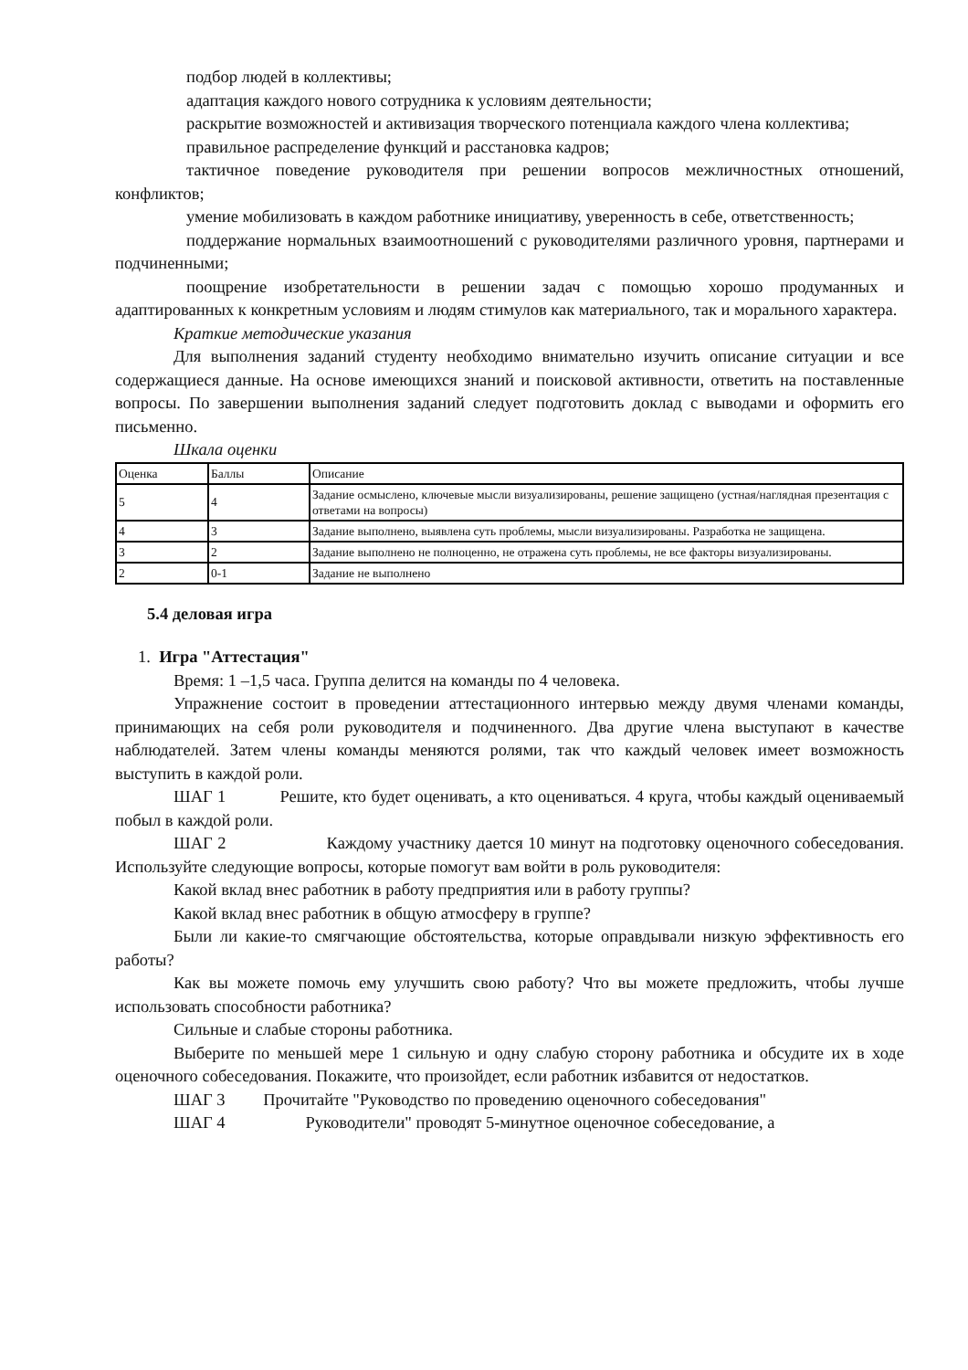подбор людей в коллективы;
адаптация каждого нового сотрудника к условиям деятельности;
раскрытие возможностей и активизация творческого потенциала каждого члена коллектива;
правильное распределение функций и расстановка кадров;
тактичное поведение руководителя при решении вопросов межличностных отношений, конфликтов;
умение мобилизовать в каждом работнике инициативу, уверенность в себе, ответственность;
поддержание нормальных взаимоотношений с руководителями различного уровня, партнерами и подчиненными;
поощрение изобретательности в решении задач с помощью хорошо продуманных и адаптированных к конкретным условиям и людям стимулов как материального, так и морального характера.
Краткие методические указания
Для выполнения заданий студенту необходимо внимательно изучить описание ситуации и все содержащиеся данные. На основе имеющихся знаний и поисковой активности, ответить на поставленные вопросы. По завершении выполнения заданий следует подготовить доклад с выводами и оформить его письменно.
Шкала оценки
| Оценка | Баллы | Описание |
| 5 | 4 | Задание осмыслено, ключевые мысли визуализированы, решение защищено (устная/наглядная презентация с ответами на вопросы) |
| 4 | 3 | Задание выполнено, выявлена суть проблемы, мысли визуализированы. Разработка не защищена. |
| 3 | 2 | Задание выполнено не полноценно, не отражена суть проблемы, не все факторы визуализированы. |
| 2 | 0-1 | Задание не выполнено |
5.4 деловая игра
1. Игра "Аттестация"
Время: 1 –1,5 часа. Группа делится на команды по 4 человека.
Упражнение состоит в проведении аттестационного интервью между двумя членами команды, принимающих на себя роли руководителя и подчиненного. Два другие члена выступают в качестве наблюдателей. Затем члены команды меняются ролями, так что каждый человек имеет возможность выступить в каждой роли.
ШАГ 1 Решите, кто будет оценивать, а кто оцениваться. 4 круга, чтобы каждый оцениваемый побыл в каждой роли.
ШАГ 2 Каждому участнику дается 10 минут на подготовку оценочного собеседования. Используйте следующие вопросы, которые помогут вам войти в роль руководителя:
Какой вклад внес работник в работу предприятия или в работу группы?
Какой вклад внес работник в общую атмосферу в группе?
Были ли какие-то смягчающие обстоятельства, которые оправдывали низкую эффективность его работы?
Как вы можете помочь ему улучшить свою работу? Что вы можете предложить, чтобы лучше использовать способности работника?
Сильные и слабые стороны работника.
Выберите по меньшей мере 1 сильную и одну слабую сторону работника и обсудите их в ходе оценочного собеседования. Покажите, что произойдет, если работник избавится от недостатков.
ШАГ 3 Прочитайте "Руководство по проведению оценочного собеседования"
ШАГ 4 Руководители" проводят 5-минутное оценочное собеседование, а